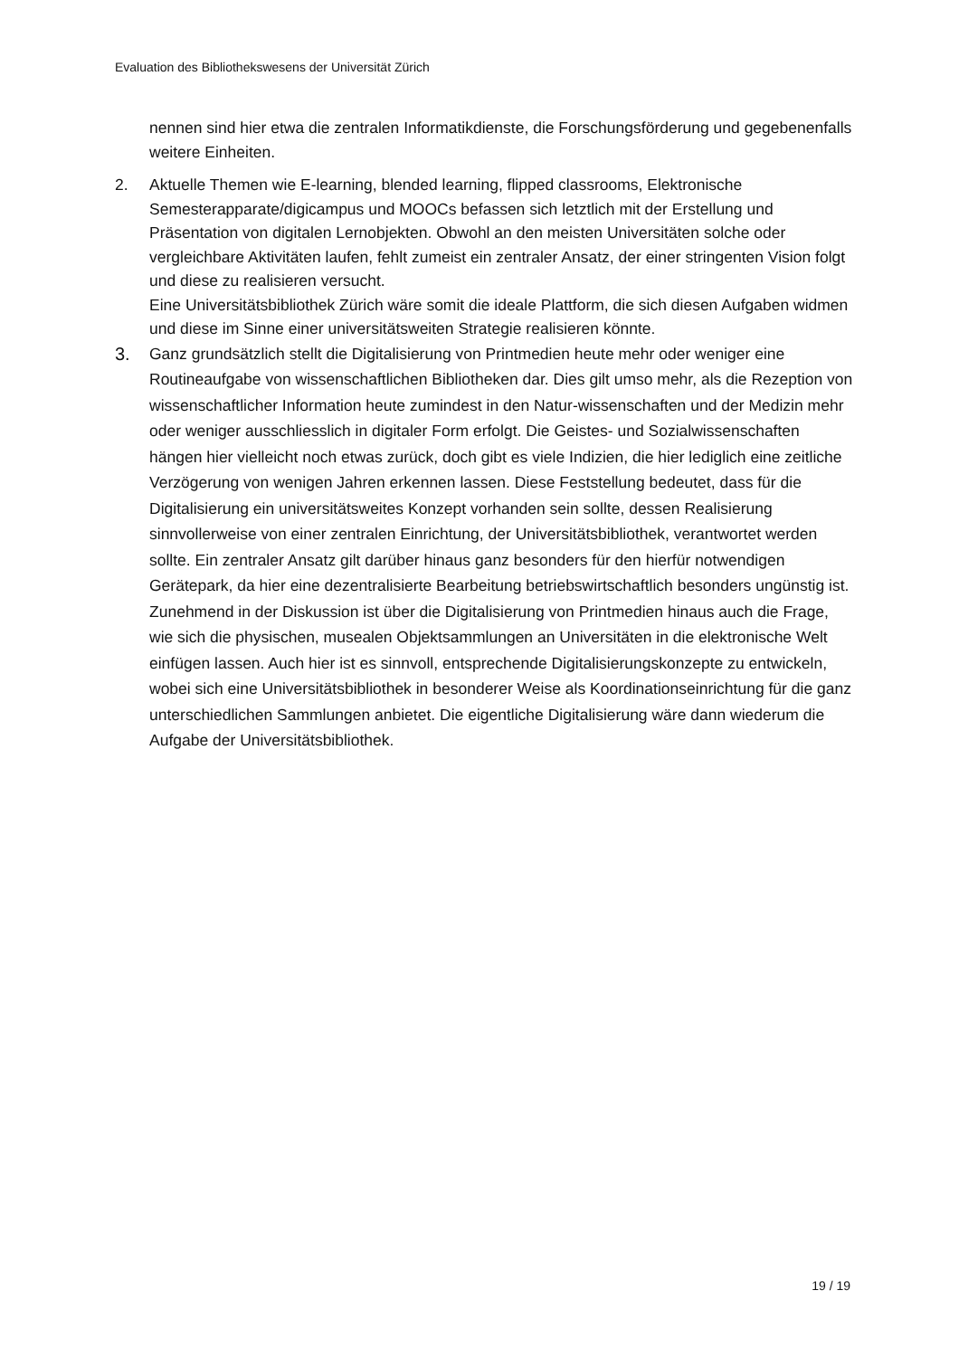Evaluation des Bibliothekswesens der Universität Zürich
nennen sind hier etwa die zentralen Informatikdienste, die Forschungsförderung und gegebenenfalls weitere Einheiten.
2. Aktuelle Themen wie E-learning, blended learning, flipped classrooms, Elektronische Semesterapparate/digicampus und MOOCs befassen sich letztlich mit der Erstellung und Präsentation von digitalen Lernobjekten. Obwohl an den meisten Universitäten solche oder vergleichbare Aktivitäten laufen, fehlt zumeist ein zentraler Ansatz, der einer stringenten Vision folgt und diese zu realisieren versucht.
Eine Universitätsbibliothek Zürich wäre somit die ideale Plattform, die sich diesen Aufgaben widmen und diese im Sinne einer universitätsweiten Strategie realisieren könnte.
3. Ganz grundsätzlich stellt die Digitalisierung von Printmedien heute mehr oder weniger eine Routineaufgabe von wissenschaftlichen Bibliotheken dar. Dies gilt umso mehr, als die Rezeption von wissenschaftlicher Information heute zumindest in den Natur-wissenschaften und der Medizin mehr oder weniger ausschliesslich in digitaler Form erfolgt. Die Geistes- und Sozialwissenschaften hängen hier vielleicht noch etwas zurück, doch gibt es viele Indizien, die hier lediglich eine zeitliche Verzögerung von wenigen Jahren erkennen lassen. Diese Feststellung bedeutet, dass für die Digitalisierung ein universitätsweites Konzept vorhanden sein sollte, dessen Realisierung sinnvollerweise von einer zentralen Einrichtung, der Universitätsbibliothek, verantwortet werden sollte. Ein zentraler Ansatz gilt darüber hinaus ganz besonders für den hierfür notwendigen Gerätepark, da hier eine dezentralisierte Bearbeitung betriebswirtschaftlich besonders ungünstig ist.
Zunehmend in der Diskussion ist über die Digitalisierung von Printmedien hinaus auch die Frage, wie sich die physischen, musealen Objektsammlungen an Universitäten in die elektronische Welt einfügen lassen. Auch hier ist es sinnvoll, entsprechende Digitalisierungskonzepte zu entwickeln, wobei sich eine Universitätsbibliothek in besonderer Weise als Koordinationseinrichtung für die ganz unterschiedlichen Sammlungen anbietet. Die eigentliche Digitalisierung wäre dann wiederum die Aufgabe der Universitätsbibliothek.
19 / 19